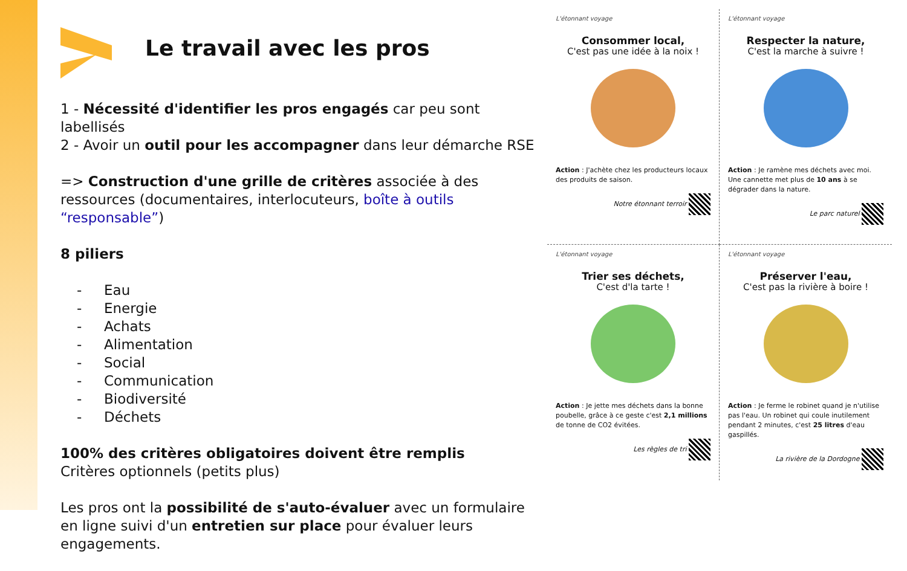Le travail avec les pros
1 - Nécessité d'identifier les pros engagés car peu sont labellisés
2 - Avoir un outil pour les accompagner dans leur démarche RSE
=> Construction d'une grille de critères associée à des ressources (documentaires, interlocuteurs, boîte à outils “responsable”)
8 piliers
- Eau
- Energie
- Achats
- Alimentation
- Social
- Communication
- Biodiversité
- Déchets
100% des critères obligatoires doivent être remplis
Critères optionnels (petits plus)
Les pros ont la possibilité de s'auto-évaluer avec un formulaire en ligne suivi d'un entretien sur place pour évaluer leurs engagements.
L'étonnant voyage
Consommer local,
C'est pas une idée à la noix !
Action : J'achète chez les producteurs locaux des produits de saison.
Notre étonnant terroir
L'étonnant voyage
Respecter la nature,
C'est la marche à suivre !
Action : Je ramène mes déchets avec moi. Une cannette met plus de 10 ans à se dégrader dans la nature.
Le parc naturel
L'étonnant voyage
Trier ses déchets,
C'est d'la tarte !
Action : Je jette mes déchets dans la bonne poubelle, grâce à ce geste c'est 2,1 millions de tonne de CO2 évitées.
Les règles de tri
L'étonnant voyage
Préserver l'eau,
C'est pas la rivière à boire !
Action : Je ferme le robinet quand je n'utilise pas l'eau. Un robinet qui coule inutilement pendant 2 minutes, c'est 25 litres d'eau gaspillés.
La rivière de la Dordogne